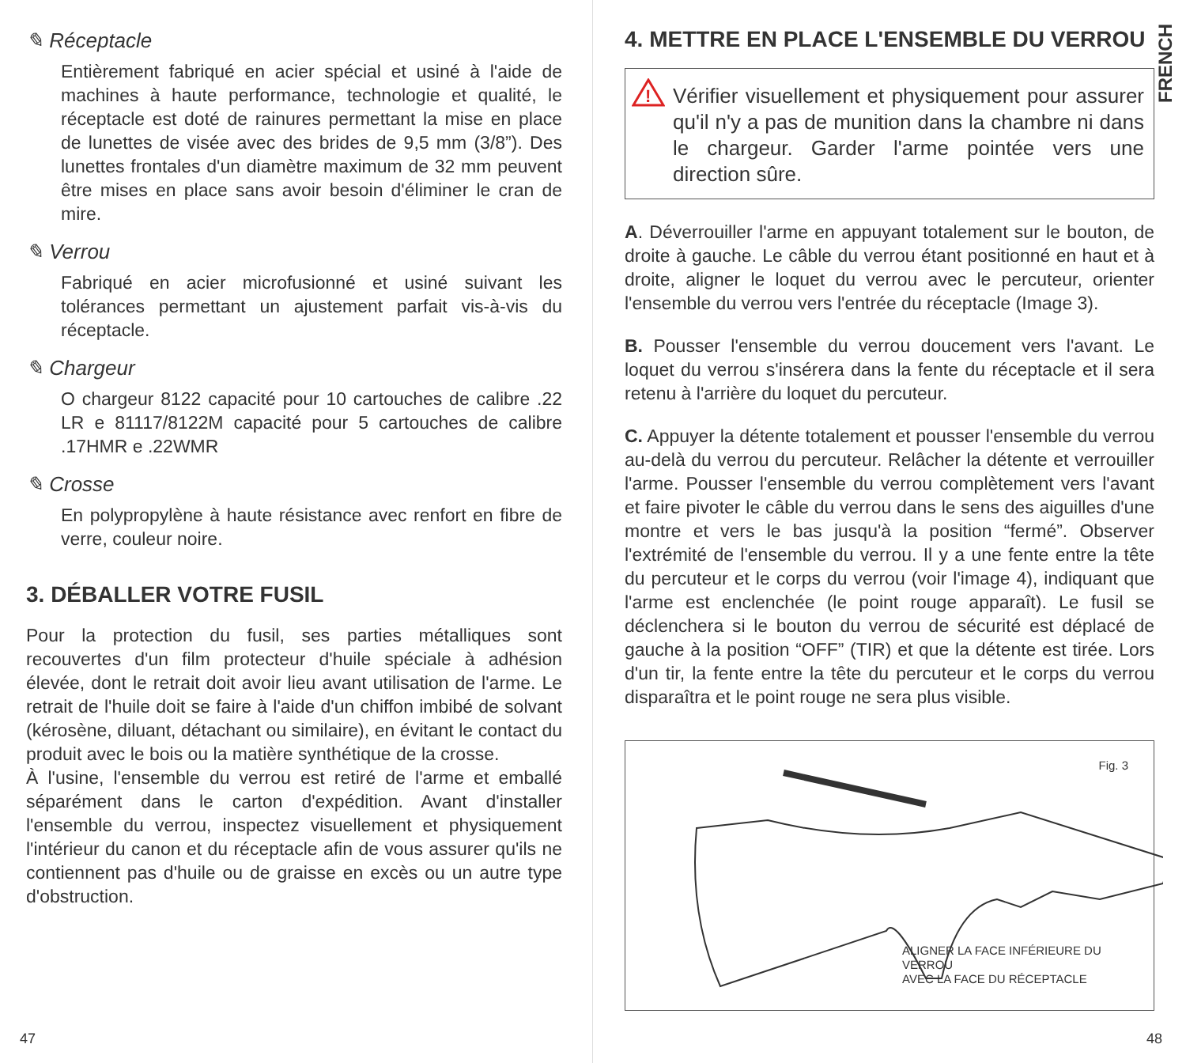✎ Réceptacle
Entièrement fabriqué en acier spécial et usiné à l'aide de machines à haute performance, technologie et qualité, le réceptacle est doté de rainures permettant la mise en place de lunettes de visée avec des brides de 9,5 mm (3/8”). Des lunettes frontales d'un diamètre maximum de 32 mm peuvent être mises en place sans avoir besoin d'éliminer le cran de mire.
✎ Verrou
Fabriqué en acier microfusionné et usiné suivant les tolérances permettant un ajustement parfait vis-à-vis du réceptacle.
✎ Chargeur
O chargeur 8122 capacité pour 10 cartouches de calibre .22 LR e 81117/8122M capacité pour 5 cartouches de calibre .17HMR e .22WMR
✎ Crosse
En polypropylène à haute résistance avec renfort en fibre de verre, couleur noire.
3. DÉBALLER VOTRE FUSIL
Pour la protection du fusil, ses parties métalliques sont recouvertes d'un film protecteur d'huile spéciale à adhésion élevée, dont le retrait doit avoir lieu avant utilisation de l'arme. Le retrait de l'huile doit se faire à l'aide d'un chiffon imbibé de solvant (kérosène, diluant, détachant ou similaire), en évitant le contact du produit avec le bois ou la matière synthétique de la crosse.
À l'usine, l'ensemble du verrou est retiré de l'arme et emballé séparément dans le carton d'expédition. Avant d'installer l'ensemble du verrou, inspectez visuellement et physiquement l'intérieur du canon et du réceptacle afin de vous assurer qu'ils ne contiennent pas d'huile ou de graisse en excès ou un autre type d'obstruction.
47
FRENCH
4. METTRE EN PLACE L'ENSEMBLE DU VERROU
!
Vérifier visuellement et physiquement pour assurer qu'il n'y a pas de munition dans la chambre ni dans le chargeur. Garder l'arme pointée vers une direction sûre.
A. Déverrouiller l'arme en appuyant totalement sur le bouton, de droite à gauche. Le câble du verrou étant positionné en haut et à droite, aligner le loquet du verrou avec le percuteur, orienter l'ensemble du verrou vers l'entrée du réceptacle (Image 3).
B. Pousser l'ensemble du verrou doucement vers l'avant. Le loquet du verrou s'insérera dans la fente du réceptacle et il sera retenu à l'arrière du loquet du percuteur.
C. Appuyer la détente totalement et pousser l'ensemble du verrou au-delà du verrou du percuteur. Relâcher la détente et verrouiller l'arme. Pousser l'ensemble du verrou complètement vers l'avant et faire pivoter le câble du verrou dans le sens des aiguilles d'une montre et vers le bas jusqu'à la position “fermé”. Observer l'extrémité de l'ensemble du verrou. Il y a une fente entre la tête du percuteur et le corps du verrou (voir l'image 4), indiquant que l'arme est enclenchée (le point rouge apparaît). Le fusil se déclenchera si le bouton du verrou de sécurité est déplacé de gauche à la position “OFF” (TIR) et que la détente est tirée. Lors d'un tir, la fente entre la tête du percuteur et le corps du verrou disparaîtra et le point rouge ne sera plus visible.
Fig. 3
ALIGNER LA FACE INFÉRIEURE DU VERROU
AVEC LA FACE DU RÉCEPTACLE
48